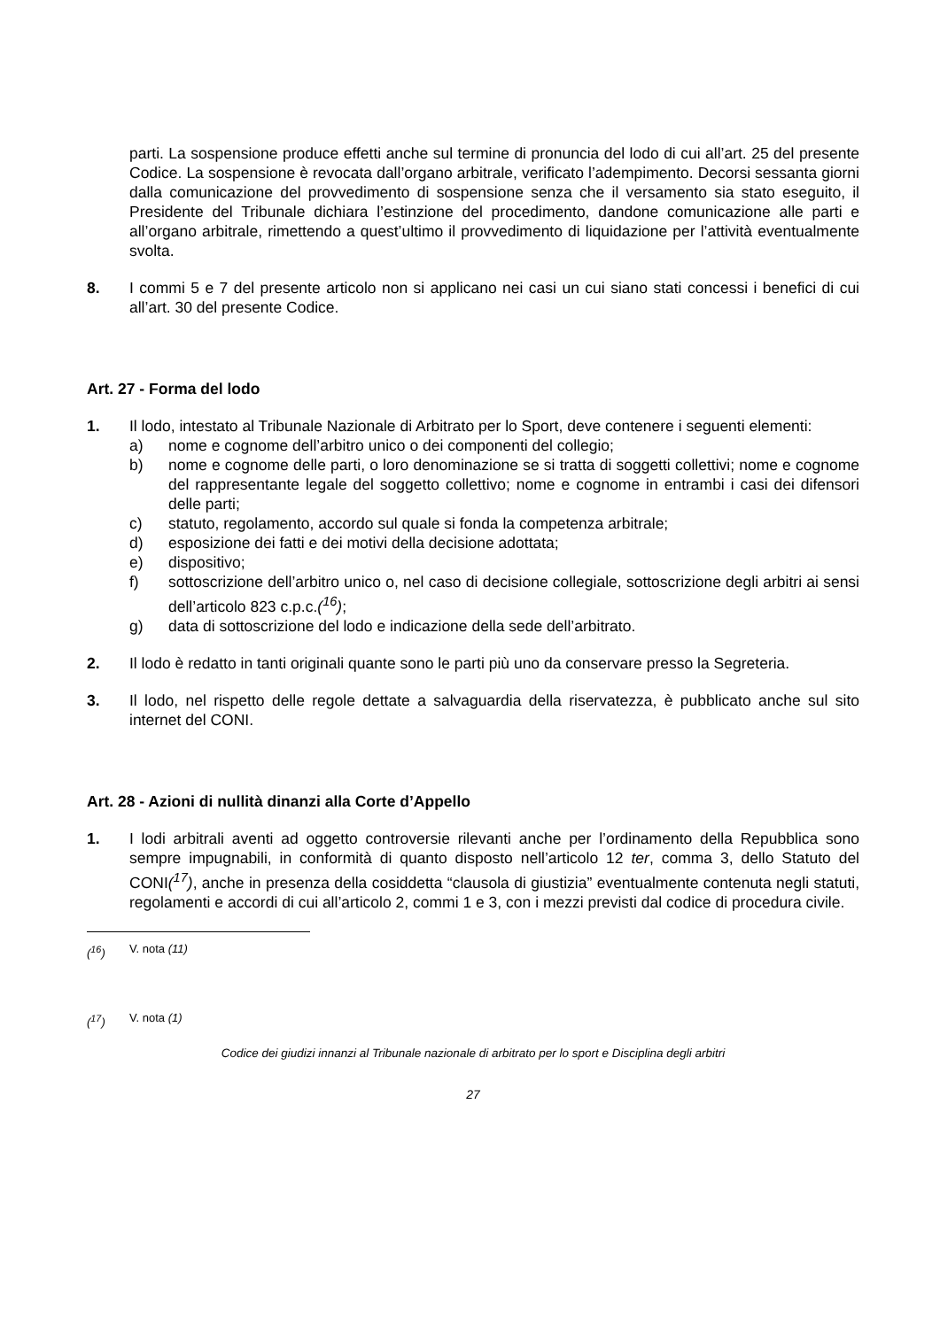parti. La sospensione produce effetti anche sul termine di pronuncia del lodo di cui all’art. 25 del presente Codice. La sospensione è revocata dall’organo arbitrale, verificato l’adempimento. Decorsi sessanta giorni dalla comunicazione del provvedimento di sospensione senza che il versamento sia stato eseguito, il Presidente del Tribunale dichiara l’estinzione del procedimento, dandone comunicazione alle parti e all’organo arbitrale, rimettendo a quest’ultimo il provvedimento di liquidazione per l’attività eventualmente svolta.
8. I commi 5 e 7 del presente articolo non si applicano nei casi un cui siano stati concessi i benefici di cui all’art. 30 del presente Codice.
Art. 27 - Forma del lodo
1. Il lodo, intestato al Tribunale Nazionale di Arbitrato per lo Sport, deve contenere i seguenti elementi:
a) nome e cognome dell’arbitro unico o dei componenti del collegio;
b) nome e cognome delle parti, o loro denominazione se si tratta di soggetti collettivi; nome e cognome del rappresentante legale del soggetto collettivo; nome e cognome in entrambi i casi dei difensori delle parti;
c) statuto, regolamento, accordo sul quale si fonda la competenza arbitrale;
d) esposizione dei fatti e dei motivi della decisione adottata;
e) dispositivo;
f) sottoscrizione dell’arbitro unico o, nel caso di decisione collegiale, sottoscrizione degli arbitri ai sensi dell’articolo 823 c.p.c.(<sup>16</sup>);
g) data di sottoscrizione del lodo e indicazione della sede dell’arbitrato.
2. Il lodo è redatto in tanti originali quante sono le parti più uno da conservare presso la Segreteria.
3. Il lodo, nel rispetto delle regole dettate a salvaguardia della riservatezza, è pubblicato anche sul sito internet del CONI.
Art. 28 - Azioni di nullità dinanzi alla Corte d’Appello
1. I lodi arbitrali aventi ad oggetto controversie rilevanti anche per l’ordinamento della Repubblica sono sempre impugnabili, in conformità di quanto disposto nell’articolo 12 ter, comma 3, dello Statuto del CONI(<sup>17</sup>), anche in presenza della cosiddetta “clausola di giustizia” eventualmente contenuta negli statuti, regolamenti e accordi di cui all’articolo 2, commi 1 e 3, con i mezzi previsti dal codice di procedura civile.
(<sup>16</sup>) V. nota (11)
(<sup>17</sup>) V. nota (1)
Codice dei giudizi innanzi al Tribunale nazionale di arbitrato per lo sport e Disciplina degli arbitri
27